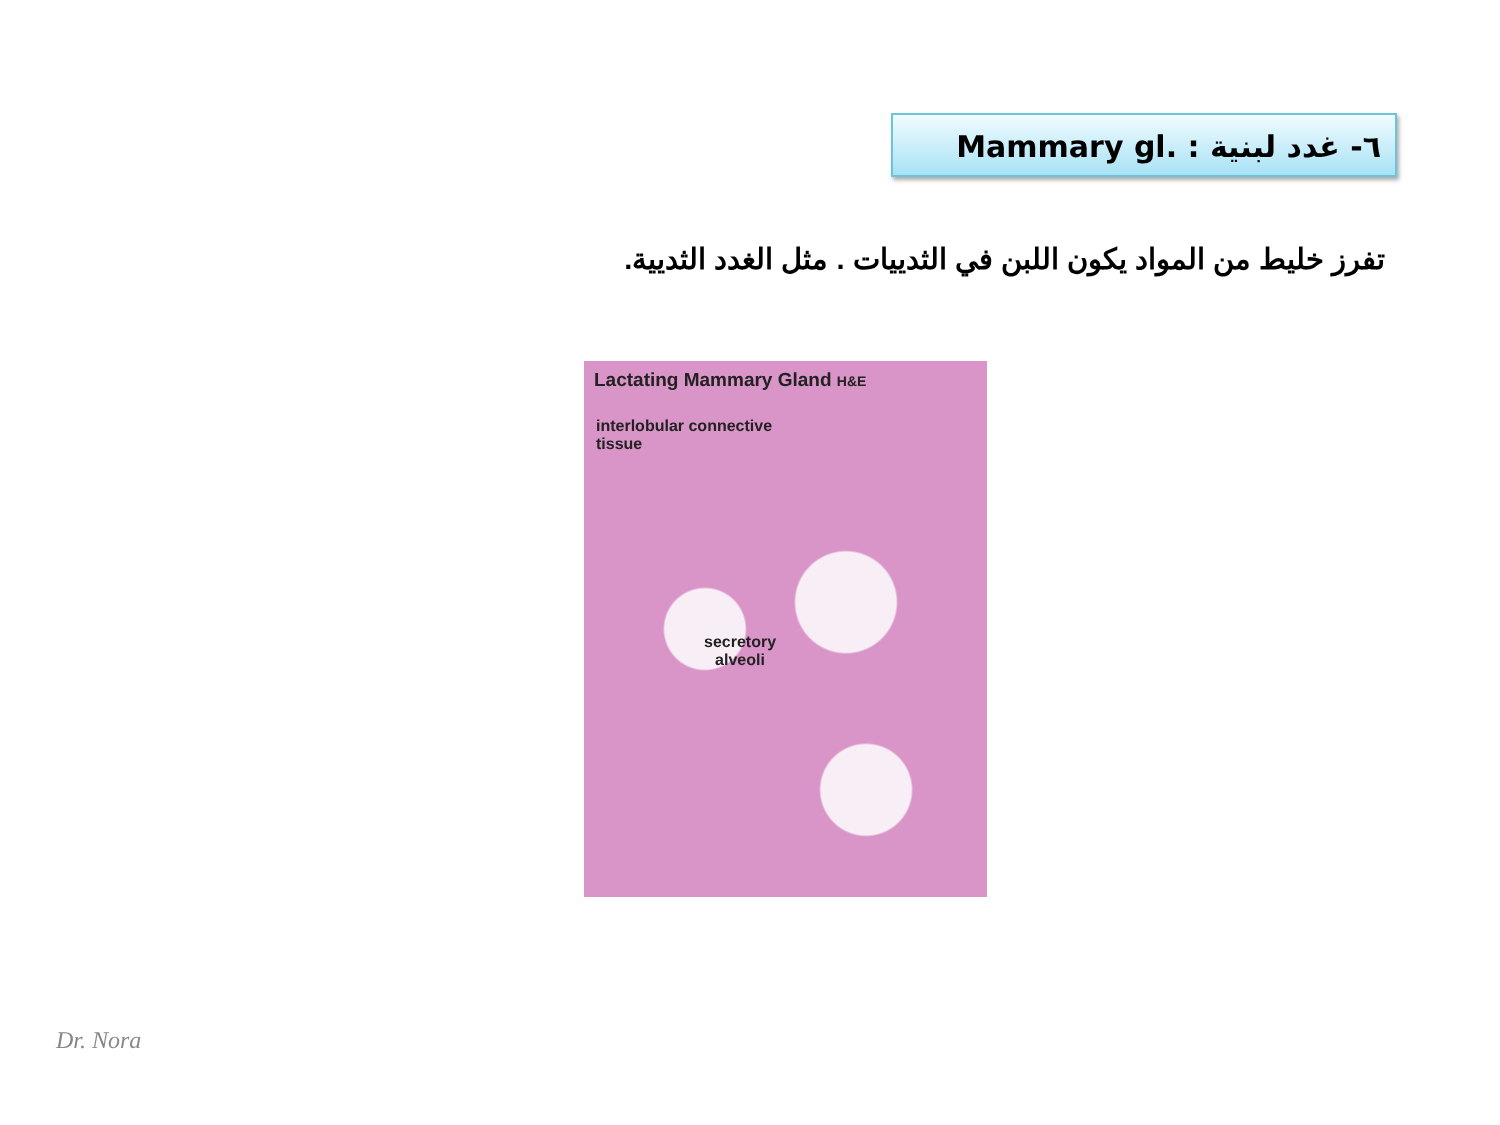٦- غدد لبنية Mammary gl. :
تفرز خليط من المواد يكون اللبن في الثدييات . مثل الغدد الثديية.
Lactating Mammary Gland H&E
interlobular connective
tissue
secretory
alveoli
Dr. Nora